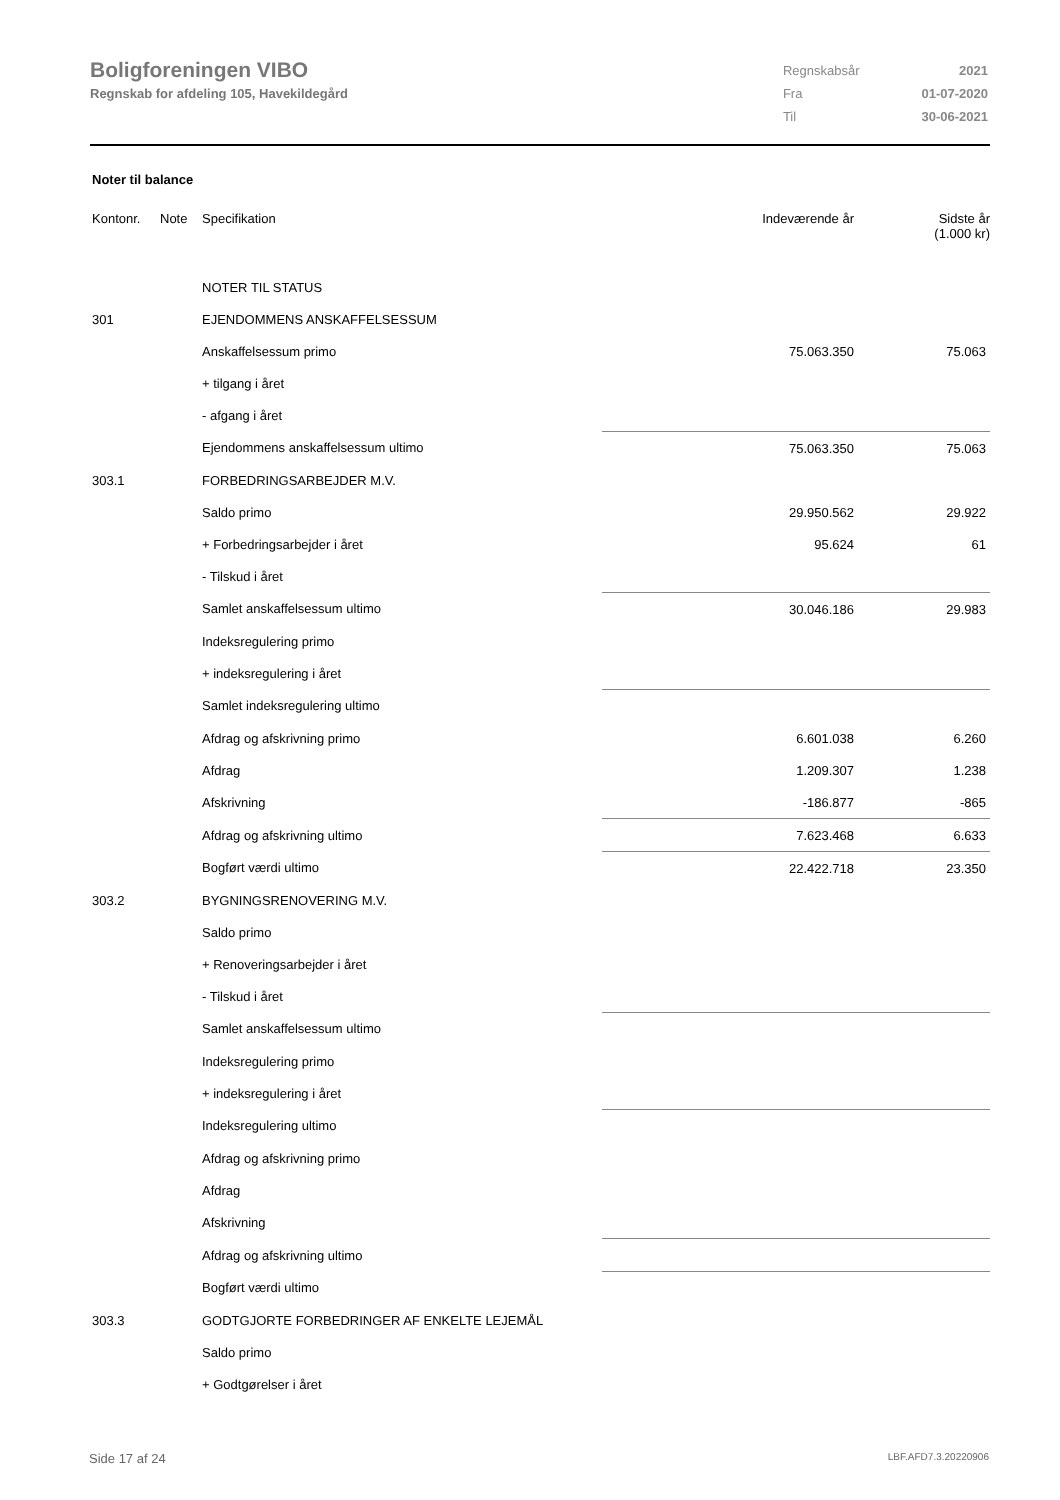Boligforeningen VIBO
Regnskab for afdeling 105, Havekildegård
| Regnskabsår | 2021 |
| Fra | 01-07-2020 |
| Til | 30-06-2021 |
Noter til balance
| Kontonr. | Note | Specifikation | Indeværende år | Sidste år (1.000 kr) |
| --- | --- | --- | --- | --- |
| | | NOTER TIL STATUS | | |
| 301 | | EJENDOMMENS ANSKAFFELSESSUM | | |
| | | Anskaffelsessum primo | 75.063.350 | 75.063 |
| | | + tilgang i året | | |
| | | - afgang i året | | |
| | | Ejendommens anskaffelsessum ultimo | 75.063.350 | 75.063 |
| 303.1 | | FORBEDRINGSARBEJDER M.V. | | |
| | | Saldo primo | 29.950.562 | 29.922 |
| | | + Forbedringsarbejder i året | 95.624 | 61 |
| | | - Tilskud i året | | |
| | | Samlet anskaffelsessum ultimo | 30.046.186 | 29.983 |
| | | Indeksregulering primo | | |
| | | + indeksregulering i året | | |
| | | Samlet indeksregulering ultimo | | |
| | | Afdrag og afskrivning primo | 6.601.038 | 6.260 |
| | | Afdrag | 1.209.307 | 1.238 |
| | | Afskrivning | -186.877 | -865 |
| | | Afdrag og afskrivning ultimo | 7.623.468 | 6.633 |
| | | Bogført værdi ultimo | 22.422.718 | 23.350 |
| 303.2 | | BYGNINGSRENOVERING M.V. | | |
| | | Saldo primo | | |
| | | + Renoveringsarbejder i året | | |
| | | - Tilskud i året | | |
| | | Samlet anskaffelsessum ultimo | | |
| | | Indeksregulering primo | | |
| | | + indeksregulering i året | | |
| | | Indeksregulering ultimo | | |
| | | Afdrag og afskrivning primo | | |
| | | Afdrag | | |
| | | Afskrivning | | |
| | | Afdrag og afskrivning ultimo | | |
| | | Bogført værdi ultimo | | |
| 303.3 | | GODTGJORTE FORBEDRINGER AF ENKELTE LEJEMÅL | | |
| | | Saldo primo | | |
| | | + Godtgørelser i året | | |
Side 17 af 24 LBF.AFD7.3.20220906